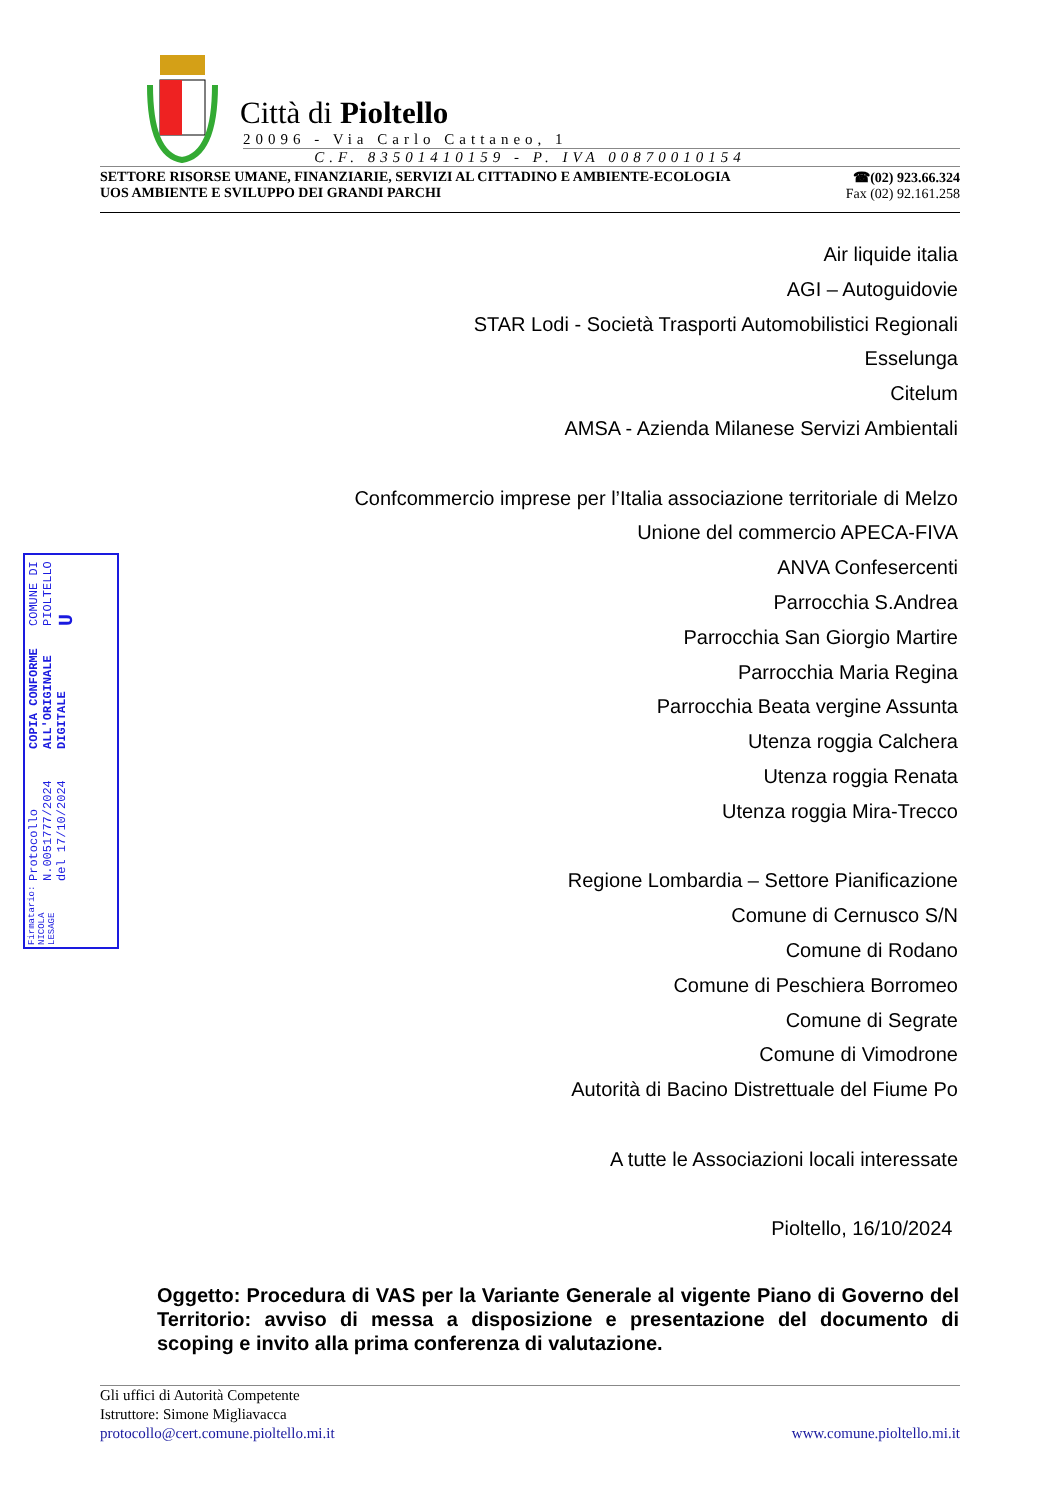Città di Pioltello
20096 - Via Carlo Cattaneo, 1
C.F. 83501410159 - P. IVA 00870010154
SETTORE RISORSE UMANE, FINANZIARIE, SERVIZI AL CITTADINO E AMBIENTE-ECOLOGIA
UOS AMBIENTE E SVILUPPO DEI GRANDI PARCHI
☎(02) 923.66.324
Fax (02) 92.161.258
Air liquide italia
AGI – Autoguidovie
STAR Lodi - Società Trasporti Automobilistici Regionali
Esselunga
Citelum
AMSA - Azienda Milanese Servizi Ambientali
Confcommercio imprese per l’Italia associazione territoriale di Melzo
Unione del commercio APECA-FIVA
ANVA Confesercenti
Parrocchia S.Andrea
Parrocchia San Giorgio Martire
Parrocchia Maria Regina
Parrocchia Beata vergine Assunta
Utenza roggia Calchera
Utenza roggia Renata
Utenza roggia Mira-Trecco
Regione Lombardia – Settore Pianificazione
Comune di Cernusco S/N
Comune di Rodano
Comune di Peschiera Borromeo
Comune di Segrate
Comune di Vimodrone
Autorità di Bacino Distrettuale del Fiume Po
A tutte le Associazioni locali interessate
Pioltello, 16/10/2024
Firmatario: NICOLA LESAGE
Protocollo N.0051777/2024 del 17/10/2024
COPIA CONFORME ALL'ORIGINALE DIGITALE
COMUNE DI PIOLTELLO U
Oggetto: Procedura di VAS per la Variante Generale al vigente Piano di Governo del Territorio: avviso di messa a disposizione e presentazione del documento di scoping e invito alla prima conferenza di valutazione.
Gli uffici di Autorità Competente
Istruttore: Simone Migliavacca
protocollo@cert.comune.pioltello.mi.it www.comune.pioltello.mi.it